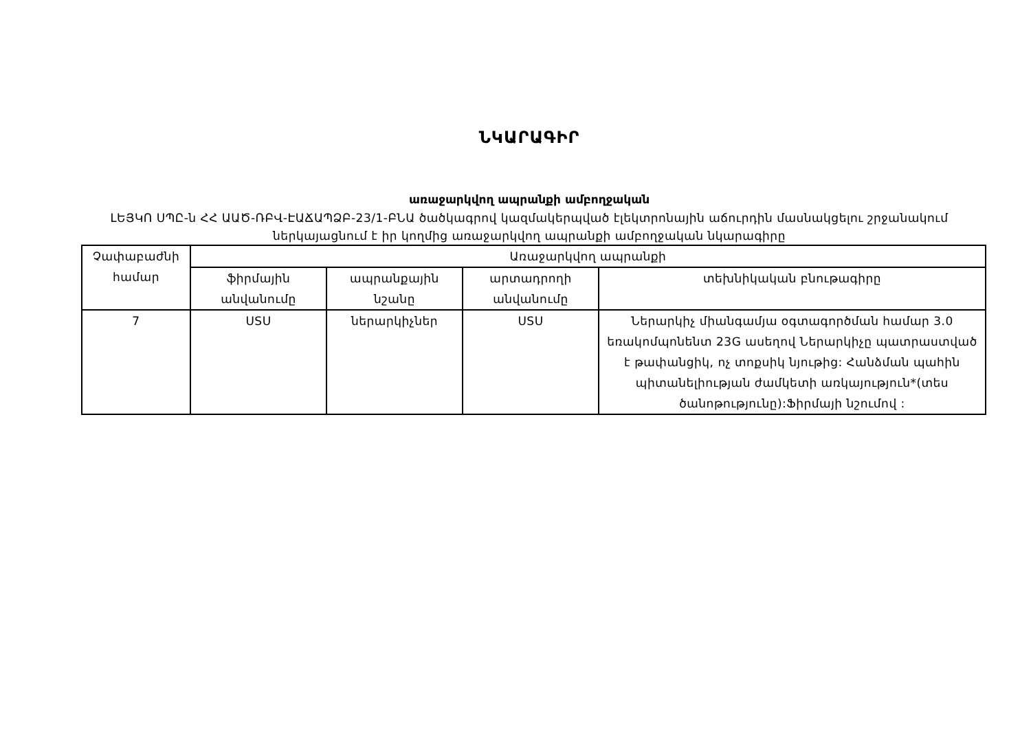ՆԿԱՐԱԳԻՐ
առաջարկվող ապրանքի ամբողջական
ԼԵՅԿՈ ՍՊԸ-ն ՀՀ ԱԱԾ-ՌԲՎ-ԷԱՃԱՊՁԲ-23/1-ԲՆԱ ծածկագրով կազմակերպված էլեկտրոնային աճուրդին մասնակցելու շրջանակում ներկայացնում է իր կողմից առաջարկվող ապրանքի ամբողջական նկարագիրը
| Չափաբաժնի համար | Առաջարկվող ապրանքի | | | |
| --- | --- | --- | --- | --- |
| | ֆիրմային անվանումը | ապրանքային նշանը | արտադրողի անվանումը | տեխնիկական բնութագիրը |
| 7 | USU | ներարկիչներ | USU | Ներարկիչ միանգամյա օգտագործման համար 3.0 եռակոմպոնենտ 23G ասեղով Ներարկիչը պատրաստված է թափանցիկ, ոչ տոքսիկ նյութից: Հանձման պահին պիտանելիության ժամկետի առկայություն*(տես ծանոթությունը):Ֆիրմայի նշումով : |